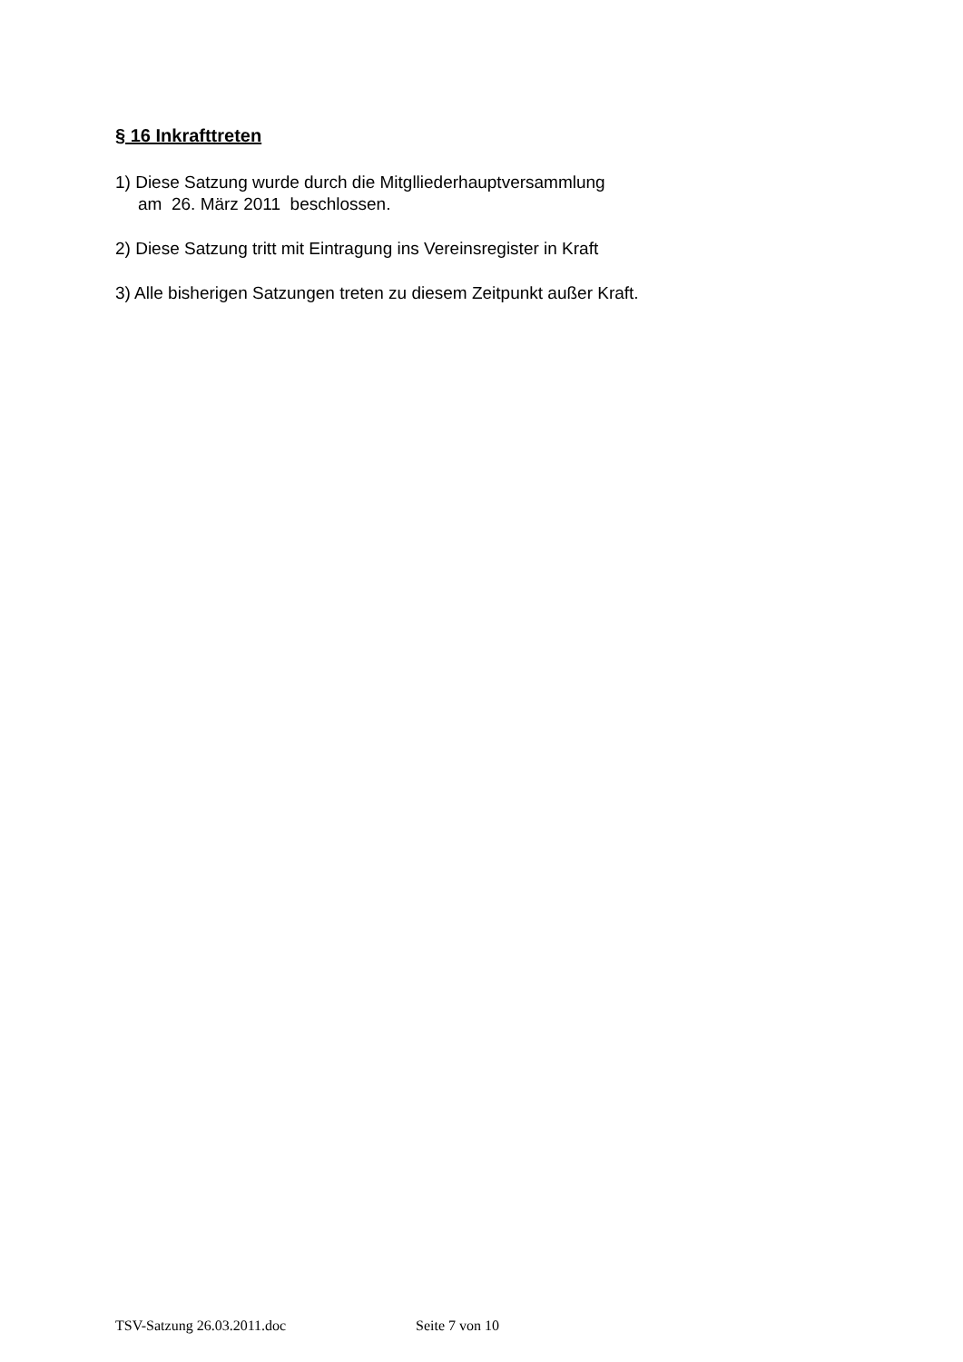§ 16 Inkrafttreten
1) Diese Satzung wurde durch die Mitglliederhauptversammlung
am 26. März 2011 beschlossen.
2) Diese Satzung tritt mit Eintragung ins Vereinsregister in Kraft
3) Alle bisherigen Satzungen treten zu diesem Zeitpunkt außer Kraft.
TSV-Satzung 26.03.2011.doc Seite 7 von 10